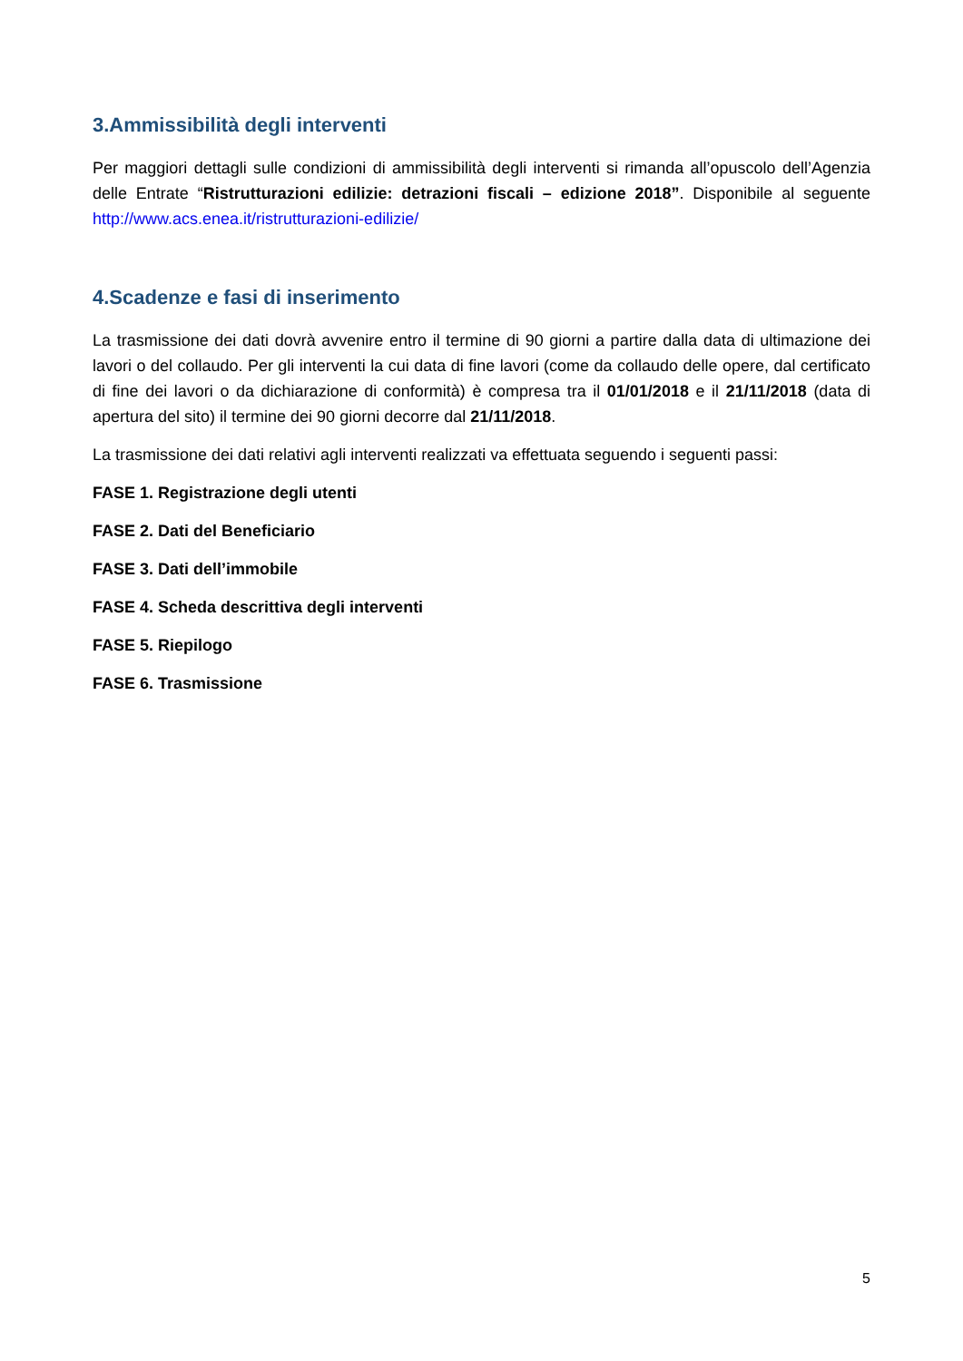3.Ammissibilità degli interventi
Per maggiori dettagli sulle condizioni di ammissibilità degli interventi si rimanda all’opuscolo dell’Agenzia delle Entrate “Ristrutturazioni edilizie: detrazioni fiscali – edizione 2018”. Disponibile al seguente http://www.acs.enea.it/ristrutturazioni-edilizie/
4.Scadenze e fasi di inserimento
La trasmissione dei dati dovrà avvenire entro il termine di 90 giorni a partire dalla data di ultimazione dei lavori o del collaudo. Per gli interventi la cui data di fine lavori (come da collaudo delle opere, dal certificato di fine dei lavori o da dichiarazione di conformità) è compresa tra il 01/01/2018 e il 21/11/2018 (data di apertura del sito) il termine dei 90 giorni decorre dal 21/11/2018.
La trasmissione dei dati relativi agli interventi realizzati va effettuata seguendo i seguenti passi:
FASE 1. Registrazione degli utenti
FASE 2. Dati del Beneficiario
FASE 3. Dati dell’immobile
FASE 4. Scheda descrittiva degli interventi
FASE 5. Riepilogo
FASE 6. Trasmissione
5